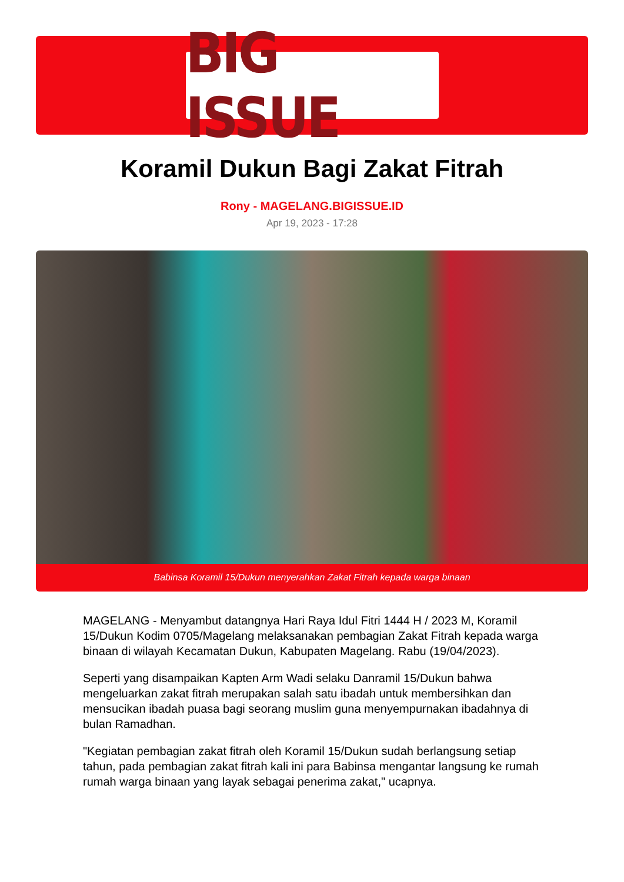BIG ISSUE
Koramil Dukun Bagi Zakat Fitrah
Rony - MAGELANG.BIGISSUE.ID
Apr 19, 2023 - 17:28
Babinsa Koramil 15/Dukun menyerahkan Zakat Fitrah kepada warga binaan
MAGELANG - Menyambut datangnya Hari Raya Idul Fitri 1444 H / 2023 M, Koramil 15/Dukun Kodim 0705/Magelang melaksanakan pembagian Zakat Fitrah kepada warga binaan di wilayah Kecamatan Dukun, Kabupaten Magelang. Rabu (19/04/2023).
Seperti yang disampaikan Kapten Arm Wadi selaku Danramil 15/Dukun bahwa mengeluarkan zakat fitrah merupakan salah satu ibadah untuk membersihkan dan mensucikan ibadah puasa bagi seorang muslim guna menyempurnakan ibadahnya di bulan Ramadhan.
"Kegiatan pembagian zakat fitrah oleh Koramil 15/Dukun sudah berlangsung setiap tahun, pada pembagian zakat fitrah kali ini para Babinsa mengantar langsung ke rumah rumah warga binaan yang layak sebagai penerima zakat," ucapnya.